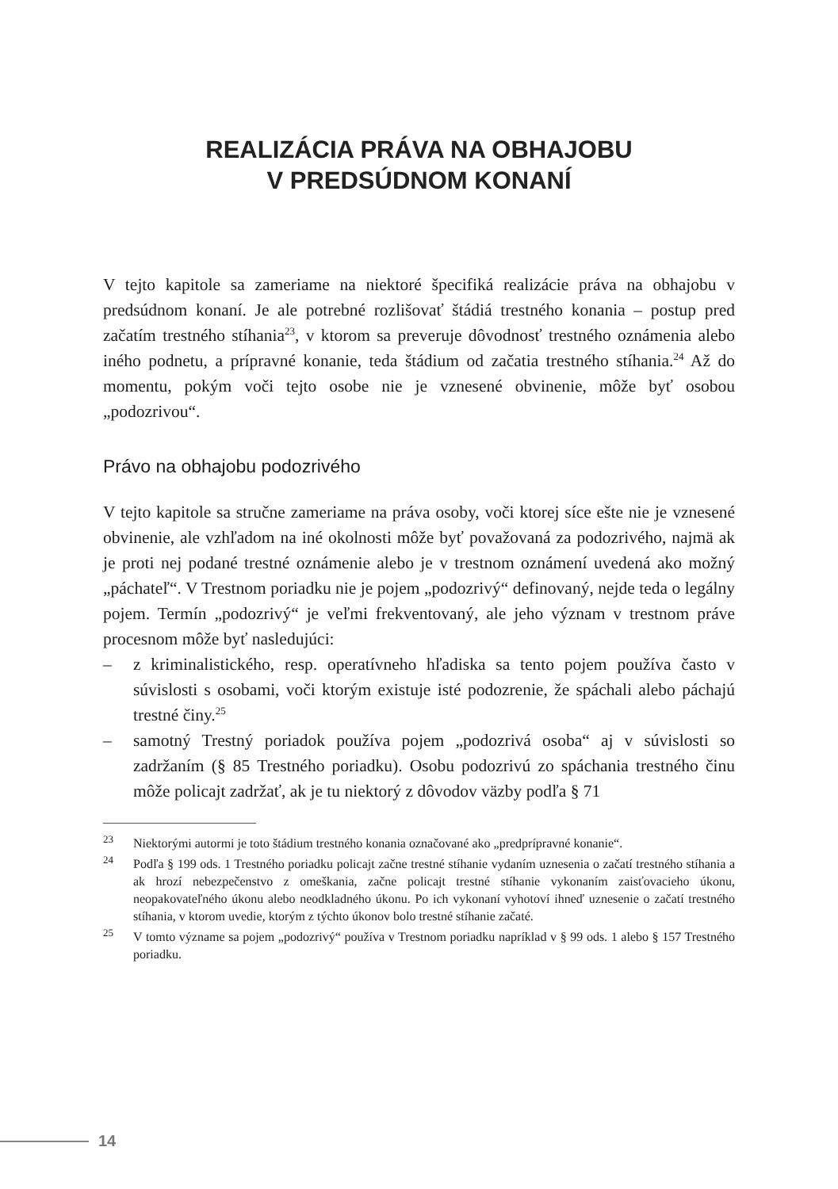REALIZÁCIA PRÁVA NA OBHAJOBU
V PREDSÚDNOM KONANÍ
V tejto kapitole sa zameriame na niektoré špecifiká realizácie práva na obhajobu v predsúdnom konaní. Je ale potrebné rozlišovať štádiá trestného konania – postup pred začatím trestného stíhania<sup>23</sup>, v ktorom sa preveruje dôvodnosť trestného oznámenia alebo iného podnetu, a prípravné konanie, teda štádium od začatia trestného stíhania.<sup>24</sup> Až do momentu, pokým voči tejto osobe nie je vznesené obvinenie, môže byť osobou „podozrivou“.
Právo na obhajobu podozrivého
V tejto kapitole sa stručne zameriame na práva osoby, voči ktorej síce ešte nie je vznesené obvinenie, ale vzhľadom na iné okolnosti môže byť považovaná za podozrivého, najmä ak je proti nej podané trestné oznámenie alebo je v trestnom oznámení uvedená ako možný „páchateľ“. V Trestnom poriadku nie je pojem „podozrivý“ definovaný, nejde teda o legálny pojem. Termín „podozrivý“ je veľmi frekventovaný, ale jeho význam v trestnom práve procesnom môže byť nasledujúci:
– z kriminalistického, resp. operatívneho hľadiska sa tento pojem používa často v súvislosti s osobami, voči ktorým existuje isté podozrenie, že spáchali alebo páchajú trestné činy.<sup>25</sup>
– samotný Trestný poriadok používa pojem „podozrivá osoba“ aj v súvislosti so zadržaním (§ 85 Trestného poriadku). Osobu podozrivú zo spáchania trestného činu môže policajt zadržať, ak je tu niektorý z dôvodov väzby podľa § 71
<sup>23</sup> Niektorými autormi je toto štádium trestného konania označované ako „predprípravné konanie“.
<sup>24</sup> Podľa § 199 ods. 1 Trestného poriadku policajt začne trestné stíhanie vydaním uznesenia o začatí trestného stíhania a ak hrozí nebezpečenstvo z omeškania, začne policajt trestné stíhanie vykonaním zaisťovacieho úkonu, neopakovateľného úkonu alebo neodkladného úkonu. Po ich vykonaní vyhotoví ihneď uznesenie o začatí trestného stíhania, v ktorom uvedie, ktorým z týchto úkonov bolo trestné stíhanie začaté.
<sup>25</sup> V tomto význame sa pojem „podozrivý“ používa v Trestnom poriadku napríklad v § 99 ods. 1 alebo § 157 Trestného poriadku.
14